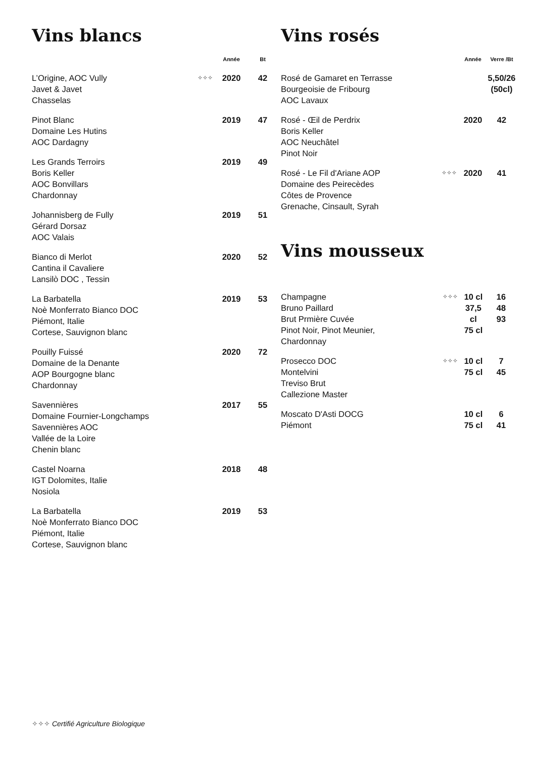Vins blancs
| | | Année | Bt |
| --- | --- | --- | --- |
| L’Origine, AOC Vully Javet & Javet Chasselas | ✧✧✧ | 2020 | 42 |
| Pinot Blanc Domaine Les Hutins AOC Dardagny | | 2019 | 47 |
| Les Grands Terroirs Boris Keller AOC Bonvillars Chardonnay | | 2019 | 49 |
| Johannisberg de Fully Gérard Dorsaz AOC Valais | | 2019 | 51 |
| Bianco di Merlot Cantina il Cavaliere Lansilò DOC , Tessin | | 2020 | 52 |
| La Barbatella Noè Monferrato Bianco DOC Piémont, Italie Cortese, Sauvignon blanc | | 2019 | 53 |
| Pouilly Fuissé Domaine de la Denante AOP Bourgogne blanc Chardonnay | | 2020 | 72 |
| Savennières Domaine Fournier-Longchamps Savennières AOC Vallée de la Loire Chenin blanc | | 2017 | 55 |
| Castel Noarna IGT Dolomites, Italie Nosiola | | 2018 | 48 |
| La Barbatella Noè Monferrato Bianco DOC Piémont, Italie Cortese, Sauvignon blanc | | 2019 | 53 |
Vins rosés
| | | Année | Verre /Bt |
| --- | --- | --- | --- |
| Rosé de Gamaret en Terrasse Bourgeoisie de Fribourg AOC Lavaux | | | 5,50/26 (50cl) |
| Rosé - Œil de Perdrix Boris Keller AOC Neuchâtel Pinot Noir | | 2020 | 42 |
| Rosé - Le Fil d'Ariane AOP Domaine des Peirecèdes Côtes de Provence Grenache, Cinsault, Syrah | ✧✧✧ | 2020 | 41 |
Vins mousseux
| Champagne Bruno Paillard Brut Prmière Cuvée Pinot Noir, Pinot Meunier, Chardonnay | ✧✧✧ | 10 cl 37,5 cl 75 cl | 16 48 93 |
| Prosecco DOC Montelvini Treviso Brut Callezione Master | ✧✧✧ | 10 cl 75 cl | 7 45 |
| Moscato D'Asti DOCG Piémont | | 10 cl 75 cl | 6 41 |
✧✧✧ Certifié Agriculture Biologique